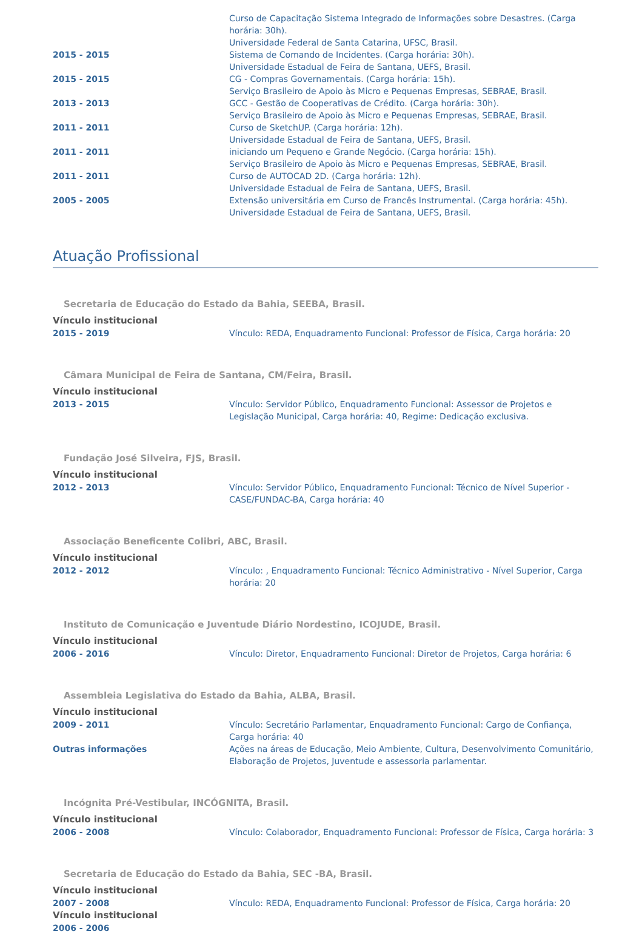Curso de Capacitação Sistema Integrado de Informações sobre Desastres. (Carga horária: 30h).
Universidade Federal de Santa Catarina, UFSC, Brasil.
2015 - 2015 Sistema de Comando de Incidentes. (Carga horária: 30h).
Universidade Estadual de Feira de Santana, UEFS, Brasil.
2015 - 2015 CG - Compras Governamentais. (Carga horária: 15h).
Serviço Brasileiro de Apoio às Micro e Pequenas Empresas, SEBRAE, Brasil.
2013 - 2013 GCC - Gestão de Cooperativas de Crédito. (Carga horária: 30h).
Serviço Brasileiro de Apoio às Micro e Pequenas Empresas, SEBRAE, Brasil.
2011 - 2011 Curso de SketchUP. (Carga horária: 12h).
Universidade Estadual de Feira de Santana, UEFS, Brasil.
2011 - 2011 iniciando um Pequeno e Grande Negócio. (Carga horária: 15h).
Serviço Brasileiro de Apoio às Micro e Pequenas Empresas, SEBRAE, Brasil.
2011 - 2011 Curso de AUTOCAD 2D. (Carga horária: 12h).
Universidade Estadual de Feira de Santana, UEFS, Brasil.
2005 - 2005 Extensão universitária em Curso de Francês Instrumental. (Carga horária: 45h).
Universidade Estadual de Feira de Santana, UEFS, Brasil.
Atuação Profissional
Secretaria de Educação do Estado da Bahia, SEEBA, Brasil.
Vínculo institucional
2015 - 2019 Vínculo: REDA, Enquadramento Funcional: Professor de Física, Carga horária: 20
Câmara Municipal de Feira de Santana, CM/Feira, Brasil.
Vínculo institucional
2013 - 2015 Vínculo: Servidor Público, Enquadramento Funcional: Assessor de Projetos e Legislação Municipal, Carga horária: 40, Regime: Dedicação exclusiva.
Fundação José Silveira, FJS, Brasil.
Vínculo institucional
2012 - 2013 Vínculo: Servidor Público, Enquadramento Funcional: Técnico de Nível Superior - CASE/FUNDAC-BA, Carga horária: 40
Associação Beneficente Colibri, ABC, Brasil.
Vínculo institucional
2012 - 2012 Vínculo: , Enquadramento Funcional: Técnico Administrativo - Nível Superior, Carga horária: 20
Instituto de Comunicação e Juventude Diário Nordestino, ICOJUDE, Brasil.
Vínculo institucional
2006 - 2016 Vínculo: Diretor, Enquadramento Funcional: Diretor de Projetos, Carga horária: 6
Assembleia Legislativa do Estado da Bahia, ALBA, Brasil.
Vínculo institucional
2009 - 2011 Vínculo: Secretário Parlamentar, Enquadramento Funcional: Cargo de Confiança, Carga horária: 40
Outras informações Ações na áreas de Educação, Meio Ambiente, Cultura, Desenvolvimento Comunitário, Elaboração de Projetos, Juventude e assessoria parlamentar.
Incógnita Pré-Vestibular, INCÓGNITA, Brasil.
Vínculo institucional
2006 - 2008 Vínculo: Colaborador, Enquadramento Funcional: Professor de Física, Carga horária: 3
Secretaria de Educação do Estado da Bahia, SEC -BA, Brasil.
Vínculo institucional
2007 - 2008 Vínculo: REDA, Enquadramento Funcional: Professor de Física, Carga horária: 20
Vínculo institucional
2006 - 2006